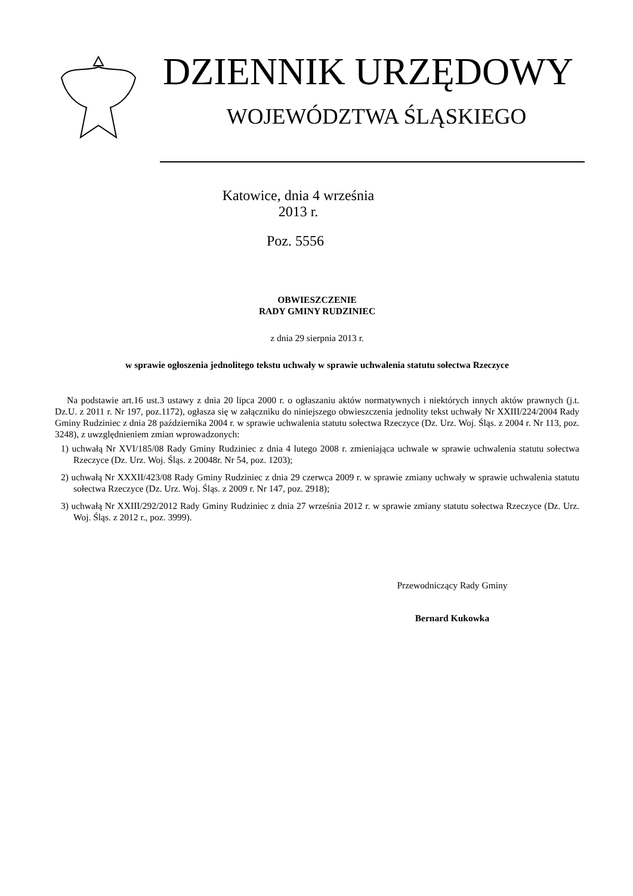DZIENNIK URZĘDOWY
WOJEWÓDZTWA ŚLĄSKIEGO
Katowice, dnia 4 września 2013 r.
Poz. 5556
OBWIESZCZENIE
RADY GMINY RUDZINIEC
z dnia 29 sierpnia 2013 r.
w sprawie ogłoszenia jednolitego tekstu uchwały w sprawie uchwalenia statutu sołectwa Rzeczyce
Na podstawie art.16 ust.3 ustawy z dnia 20 lipca 2000 r. o ogłaszaniu aktów normatywnych i niektórych innych aktów prawnych (j.t. Dz.U. z 2011 r. Nr 197, poz.1172), ogłasza się w załączniku do niniejszego obwieszczenia jednolity tekst uchwały Nr XXIII/224/2004 Rady Gminy Rudziniec z dnia 28 października 2004 r. w sprawie uchwalenia statutu sołectwa Rzeczyce (Dz. Urz. Woj. Śląs. z 2004 r. Nr 113, poz. 3248), z uwzględnieniem zmian wprowadzonych:
1) uchwałą Nr XVI/185/08 Rady Gminy Rudziniec z dnia 4 lutego 2008 r. zmieniająca uchwale w sprawie uchwalenia statutu sołectwa Rzeczyce (Dz. Urz. Woj. Śląs. z 20048r. Nr 54, poz. 1203);
2) uchwałą Nr XXXII/423/08 Rady Gminy Rudziniec z dnia 29 czerwca 2009 r. w sprawie zmiany uchwały w sprawie uchwalenia statutu sołectwa Rzeczyce (Dz. Urz. Woj. Śląs. z 2009 r. Nr 147, poz. 2918);
3) uchwałą Nr XXIII/292/2012 Rady Gminy Rudziniec z dnia 27 września 2012 r. w sprawie zmiany statutu sołectwa Rzeczyce (Dz. Urz. Woj. Śląs. z 2012 r., poz. 3999).
Przewodniczący Rady Gminy
Bernard Kukowka